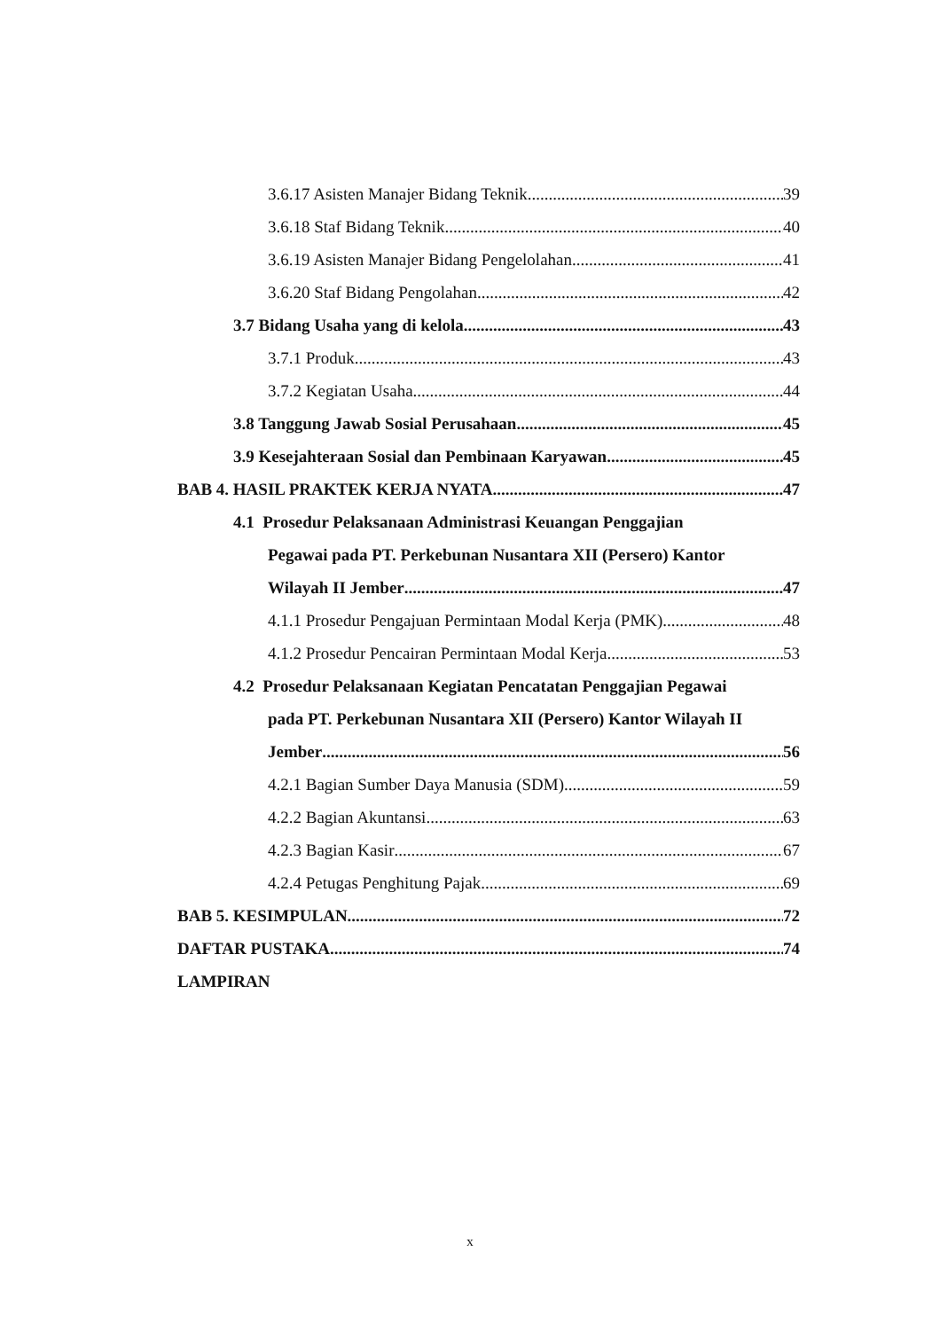3.6.17 Asisten Manajer Bidang Teknik 39
3.6.18 Staf Bidang Teknik 40
3.6.19 Asisten Manajer Bidang Pengelolahan 41
3.6.20 Staf Bidang Pengolahan 42
3.7 Bidang Usaha yang di kelola 43
3.7.1 Produk 43
3.7.2 Kegiatan Usaha 44
3.8 Tanggung Jawab Sosial Perusahaan 45
3.9 Kesejahteraan Sosial dan Pembinaan Karyawan 45
BAB 4. HASIL PRAKTEK KERJA NYATA 47
4.1 Prosedur Pelaksanaan Administrasi Keuangan Penggajian
Pegawai pada PT. Perkebunan Nusantara XII (Persero) Kantor
Wilayah II Jember 47
4.1.1 Prosedur Pengajuan Permintaan Modal Kerja (PMK) 48
4.1.2 Prosedur Pencairan Permintaan Modal Kerja 53
4.2 Prosedur Pelaksanaan Kegiatan Pencatatan Penggajian Pegawai
pada PT. Perkebunan Nusantara XII (Persero) Kantor Wilayah II
Jember 56
4.2.1 Bagian Sumber Daya Manusia (SDM) 59
4.2.2 Bagian Akuntansi 63
4.2.3 Bagian Kasir 67
4.2.4 Petugas Penghitung Pajak 69
BAB 5. KESIMPULAN 72
DAFTAR PUSTAKA 74
LAMPIRAN
x